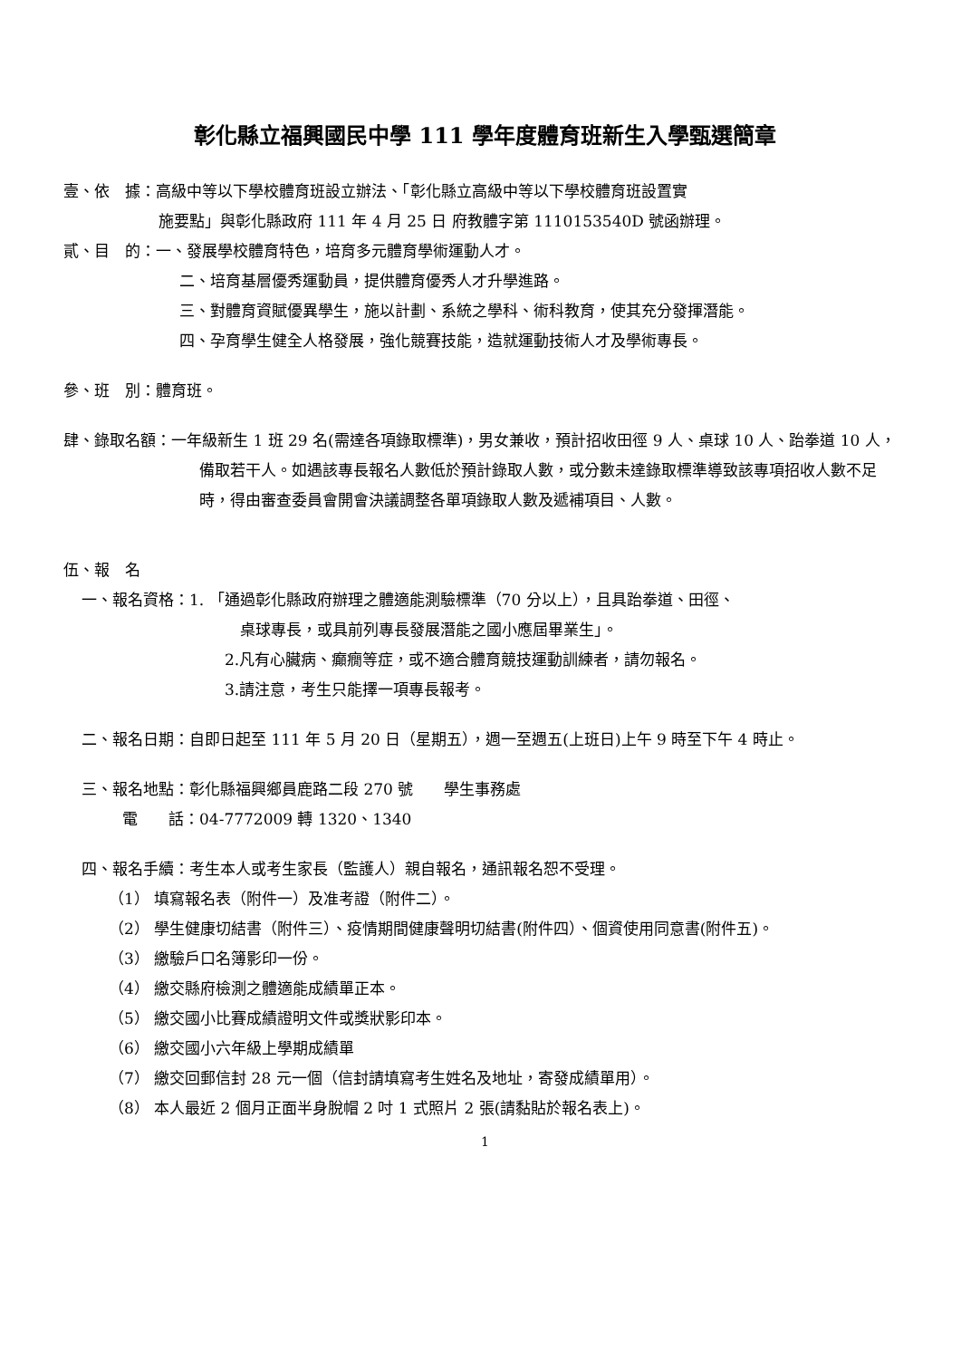彰化縣立福興國民中學 111 學年度體育班新生入學甄選簡章
壹、依　據：高級中等以下學校體育班設立辦法、「彰化縣立高級中等以下學校體育班設置實
施要點」與彰化縣政府 111 年 4 月 25 日 府教體字第 1110153540D 號函辦理。
貳、目　的：一、發展學校體育特色，培育多元體育學術運動人才。
二、培育基層優秀運動員，提供體育優秀人才升學進路。
三、對體育資賦優異學生，施以計劃、系統之學科、術科教育，使其充分發揮潛能。
四、孕育學生健全人格發展，強化競賽技能，造就運動技術人才及學術專長。
參、班　別：體育班。
肆、錄取名額：一年級新生 1 班 29 名(需達各項錄取標準)，男女兼收，預計招收田徑 9 人、桌球 10 人、跆拳道 10 人，備取若干人。如遇該專長報名人數低於預計錄取人數，或分數未達錄取標準導致該專項招收人數不足時，得由審查委員會開會決議調整各單項錄取人數及遞補項目、人數。
伍、報　名
一、報名資格：1. 「通過彰化縣政府辦理之體適能測驗標準（70 分以上），且具跆拳道、田徑、
桌球專長，或具前列專長發展潛能之國小應屆畢業生」。
2.凡有心臟病、癲癇等症，或不適合體育競技運動訓練者，請勿報名。
3.請注意，考生只能擇一項專長報考。
二、報名日期：自即日起至 111 年 5 月 20 日（星期五），週一至週五(上班日)上午 9 時至下午 4 時止。
三、報名地點：彰化縣福興鄉員鹿路二段 270 號　　學生事務處
電　　話：04-7772009 轉 1320、1340
四、報名手續：考生本人或考生家長（監護人）親自報名，通訊報名恕不受理。
（1） 填寫報名表（附件一）及准考證（附件二）。
（2） 學生健康切結書（附件三）、疫情期間健康聲明切結書(附件四）、個資使用同意書(附件五)。
（3） 繳驗戶口名簿影印一份。
（4） 繳交縣府檢測之體適能成績單正本。
（5） 繳交國小比賽成績證明文件或獎狀影印本。
（6） 繳交國小六年級上學期成績單
（7） 繳交回郵信封 28 元一個（信封請填寫考生姓名及地址，寄發成績單用）。
（8） 本人最近 2 個月正面半身脫帽 2 吋 1 式照片 2 張(請黏貼於報名表上)。
1